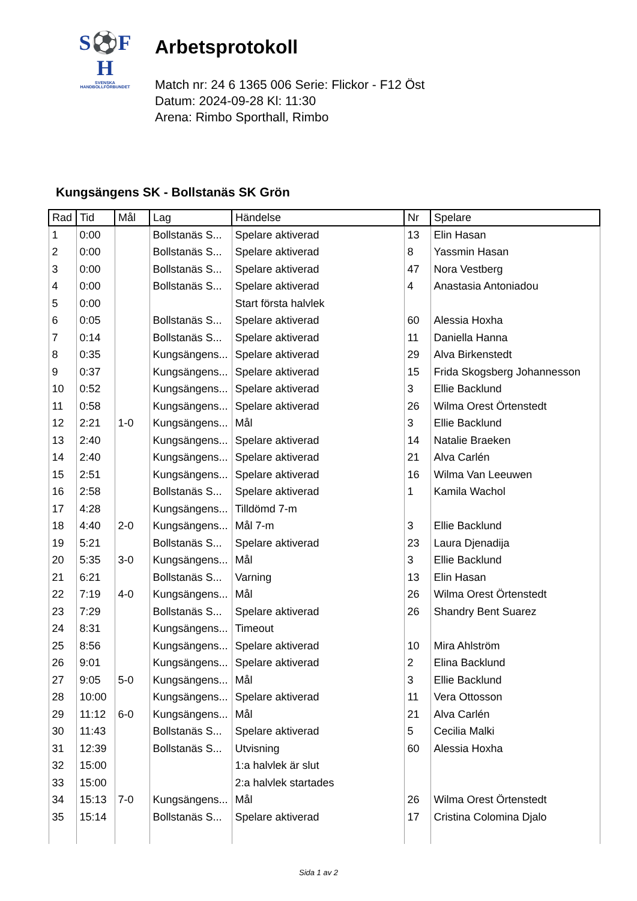S⚽F
H
SVENSKA
HANDBOLLFÖRBUNDET
Arbetsprotokoll
Match nr: 24 6 1365 006 Serie: Flickor - F12 Öst
Datum: 2024-09-28 Kl: 11:30
Arena: Rimbo Sporthall, Rimbo
Kungsängens SK - Bollstanäs SK Grön
| Rad | Tid | Mål | Lag | Händelse | Nr | Spelare |
| --- | --- | --- | --- | --- | --- | --- |
| 1 | 0:00 | | Bollstanäs S... | Spelare aktiverad | 13 | Elin Hasan |
| 2 | 0:00 | | Bollstanäs S... | Spelare aktiverad | 8 | Yassmin Hasan |
| 3 | 0:00 | | Bollstanäs S... | Spelare aktiverad | 47 | Nora Vestberg |
| 4 | 0:00 | | Bollstanäs S... | Spelare aktiverad | 4 | Anastasia Antoniadou |
| 5 | 0:00 | | | Start första halvlek | | |
| 6 | 0:05 | | Bollstanäs S... | Spelare aktiverad | 60 | Alessia Hoxha |
| 7 | 0:14 | | Bollstanäs S... | Spelare aktiverad | 11 | Daniella Hanna |
| 8 | 0:35 | | Kungsängens... | Spelare aktiverad | 29 | Alva Birkenstedt |
| 9 | 0:37 | | Kungsängens... | Spelare aktiverad | 15 | Frida Skogsberg Johannesson |
| 10 | 0:52 | | Kungsängens... | Spelare aktiverad | 3 | Ellie Backlund |
| 11 | 0:58 | | Kungsängens... | Spelare aktiverad | 26 | Wilma Orest Örtenstedt |
| 12 | 2:21 | 1-0 | Kungsängens... | Mål | 3 | Ellie Backlund |
| 13 | 2:40 | | Kungsängens... | Spelare aktiverad | 14 | Natalie Braeken |
| 14 | 2:40 | | Kungsängens... | Spelare aktiverad | 21 | Alva Carlén |
| 15 | 2:51 | | Kungsängens... | Spelare aktiverad | 16 | Wilma Van Leeuwen |
| 16 | 2:58 | | Bollstanäs S... | Spelare aktiverad | 1 | Kamila Wachol |
| 17 | 4:28 | | Kungsängens... | Tilldömd 7-m | | |
| 18 | 4:40 | 2-0 | Kungsängens... | Mål 7-m | 3 | Ellie Backlund |
| 19 | 5:21 | | Bollstanäs S... | Spelare aktiverad | 23 | Laura Djenadija |
| 20 | 5:35 | 3-0 | Kungsängens... | Mål | 3 | Ellie Backlund |
| 21 | 6:21 | | Bollstanäs S... | Varning | 13 | Elin Hasan |
| 22 | 7:19 | 4-0 | Kungsängens... | Mål | 26 | Wilma Orest Örtenstedt |
| 23 | 7:29 | | Bollstanäs S... | Spelare aktiverad | 26 | Shandry Bent Suarez |
| 24 | 8:31 | | Kungsängens... | Timeout | | |
| 25 | 8:56 | | Kungsängens... | Spelare aktiverad | 10 | Mira Ahlström |
| 26 | 9:01 | | Kungsängens... | Spelare aktiverad | 2 | Elina Backlund |
| 27 | 9:05 | 5-0 | Kungsängens... | Mål | 3 | Ellie Backlund |
| 28 | 10:00 | | Kungsängens... | Spelare aktiverad | 11 | Vera Ottosson |
| 29 | 11:12 | 6-0 | Kungsängens... | Mål | 21 | Alva Carlén |
| 30 | 11:43 | | Bollstanäs S... | Spelare aktiverad | 5 | Cecilia Malki |
| 31 | 12:39 | | Bollstanäs S... | Utvisning | 60 | Alessia Hoxha |
| 32 | 15:00 | | | 1:a halvlek är slut | | |
| 33 | 15:00 | | | 2:a halvlek startades | | |
| 34 | 15:13 | 7-0 | Kungsängens... | Mål | 26 | Wilma Orest Örtenstedt |
| 35 | 15:14 | | Bollstanäs S... | Spelare aktiverad | 17 | Cristina Colomina Djalo |
Sida 1 av 2